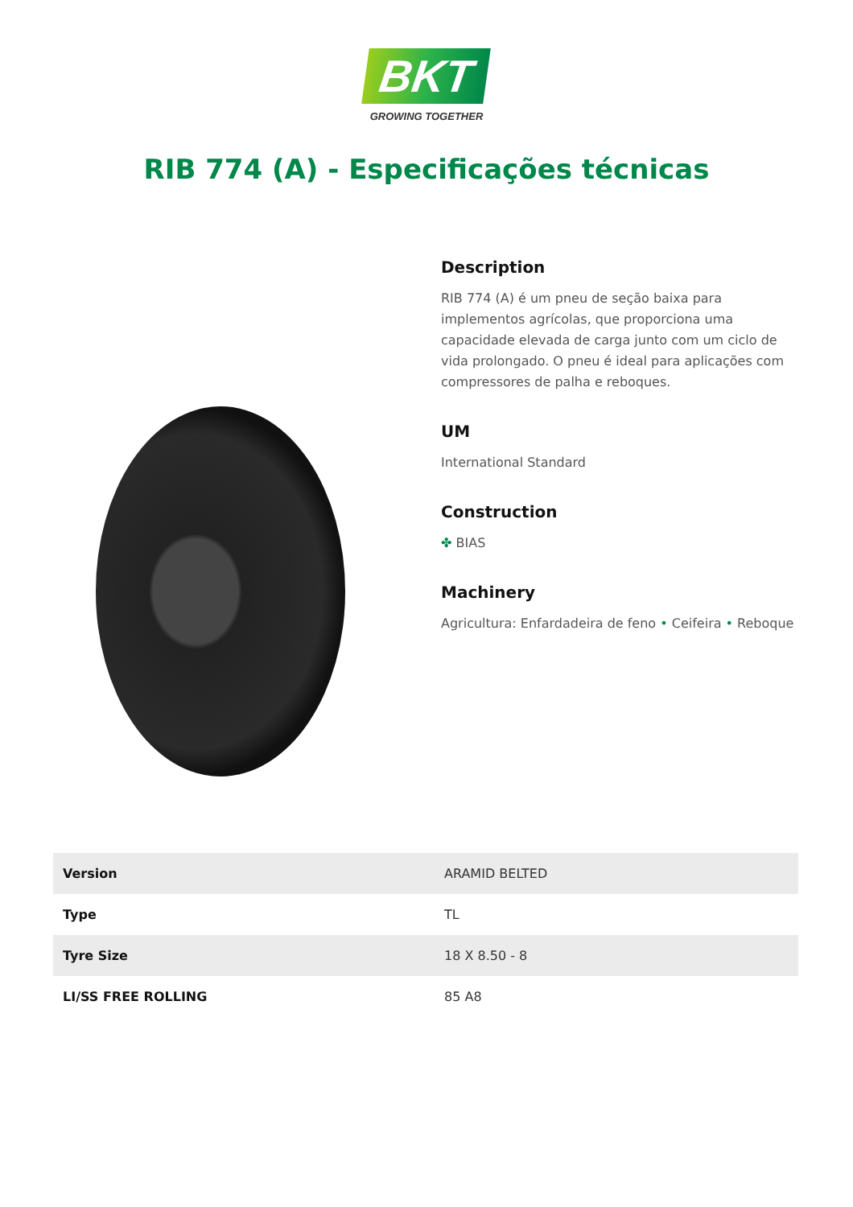BKT
GROWING TOGETHER
RIB 774 (A) - Especificações técnicas
Description
RIB 774 (A) é um pneu de seção baixa para implementos agrícolas, que proporciona uma capacidade elevada de carga junto com um ciclo de vida prolongado. O pneu é ideal para aplicações com compressores de palha e reboques.
UM
International Standard
Construction
✤ BIAS
Machinery
Agricultura: Enfardadeira de feno • Ceifeira • Reboque
| Version | ARAMID BELTED |
| Type | TL |
| Tyre Size | 18 X 8.50 - 8 |
| LI/SS FREE ROLLING | 85 A8 |